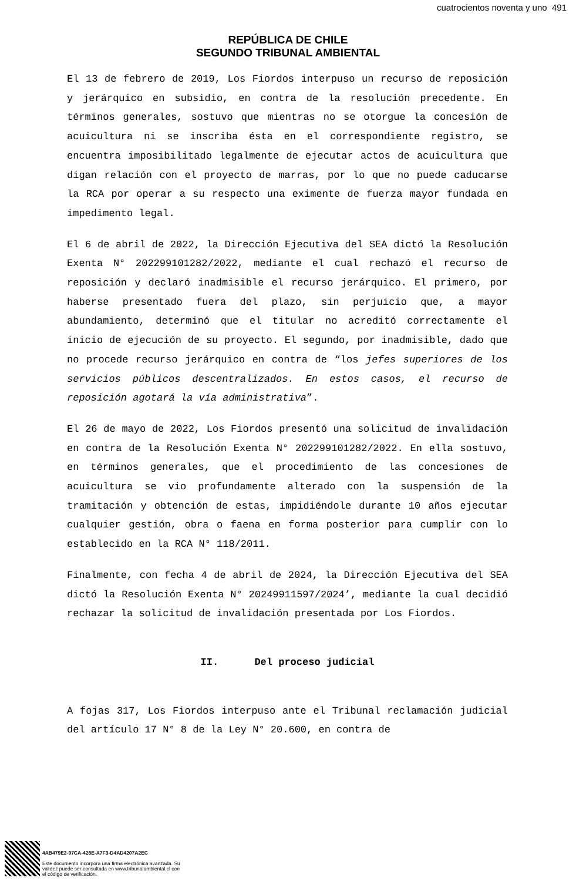cuatrocientos noventa y uno 491
REPÚBLICA DE CHILE
SEGUNDO TRIBUNAL AMBIENTAL
El 13 de febrero de 2019, Los Fiordos interpuso un recurso de reposición y jerárquico en subsidio, en contra de la resolución precedente. En términos generales, sostuvo que mientras no se otorgue la concesión de acuicultura ni se inscriba ésta en el correspondiente registro, se encuentra imposibilitado legalmente de ejecutar actos de acuicultura que digan relación con el proyecto de marras, por lo que no puede caducarse la RCA por operar a su respecto una eximente de fuerza mayor fundada en impedimento legal.
El 6 de abril de 2022, la Dirección Ejecutiva del SEA dictó la Resolución Exenta N° 202299101282/2022, mediante el cual rechazó el recurso de reposición y declaró inadmisible el recurso jerárquico. El primero, por haberse presentado fuera del plazo, sin perjuicio que, a mayor abundamiento, determinó que el titular no acreditó correctamente el inicio de ejecución de su proyecto. El segundo, por inadmisible, dado que no procede recurso jerárquico en contra de “los jefes superiores de los servicios públicos descentralizados. En estos casos, el recurso de reposición agotará la vía administrativa”.
El 26 de mayo de 2022, Los Fiordos presentó una solicitud de invalidación en contra de la Resolución Exenta N° 202299101282/2022. En ella sostuvo, en términos generales, que el procedimiento de las concesiones de acuicultura se vio profundamente alterado con la suspensión de la tramitación y obtención de estas, impidiéndole durante 10 años ejecutar cualquier gestión, obra o faena en forma posterior para cumplir con lo establecido en la RCA N° 118/2011.
Finalmente, con fecha 4 de abril de 2024, la Dirección Ejecutiva del SEA dictó la Resolución Exenta N° 20249911597/2024’, mediante la cual decidió rechazar la solicitud de invalidación presentada por Los Fiordos.
II. Del proceso judicial
A fojas 317, Los Fiordos interpuso ante el Tribunal reclamación judicial del artículo 17 N° 8 de la Ley N° 20.600, en contra de
4AB479E2-97CA-428E-A7F3-D4AD4207A2EC
Este documento incorpora una firma electrónica avanzada. Su validez puede ser consultada en www.tribunalambiental.cl con el código de verificación.